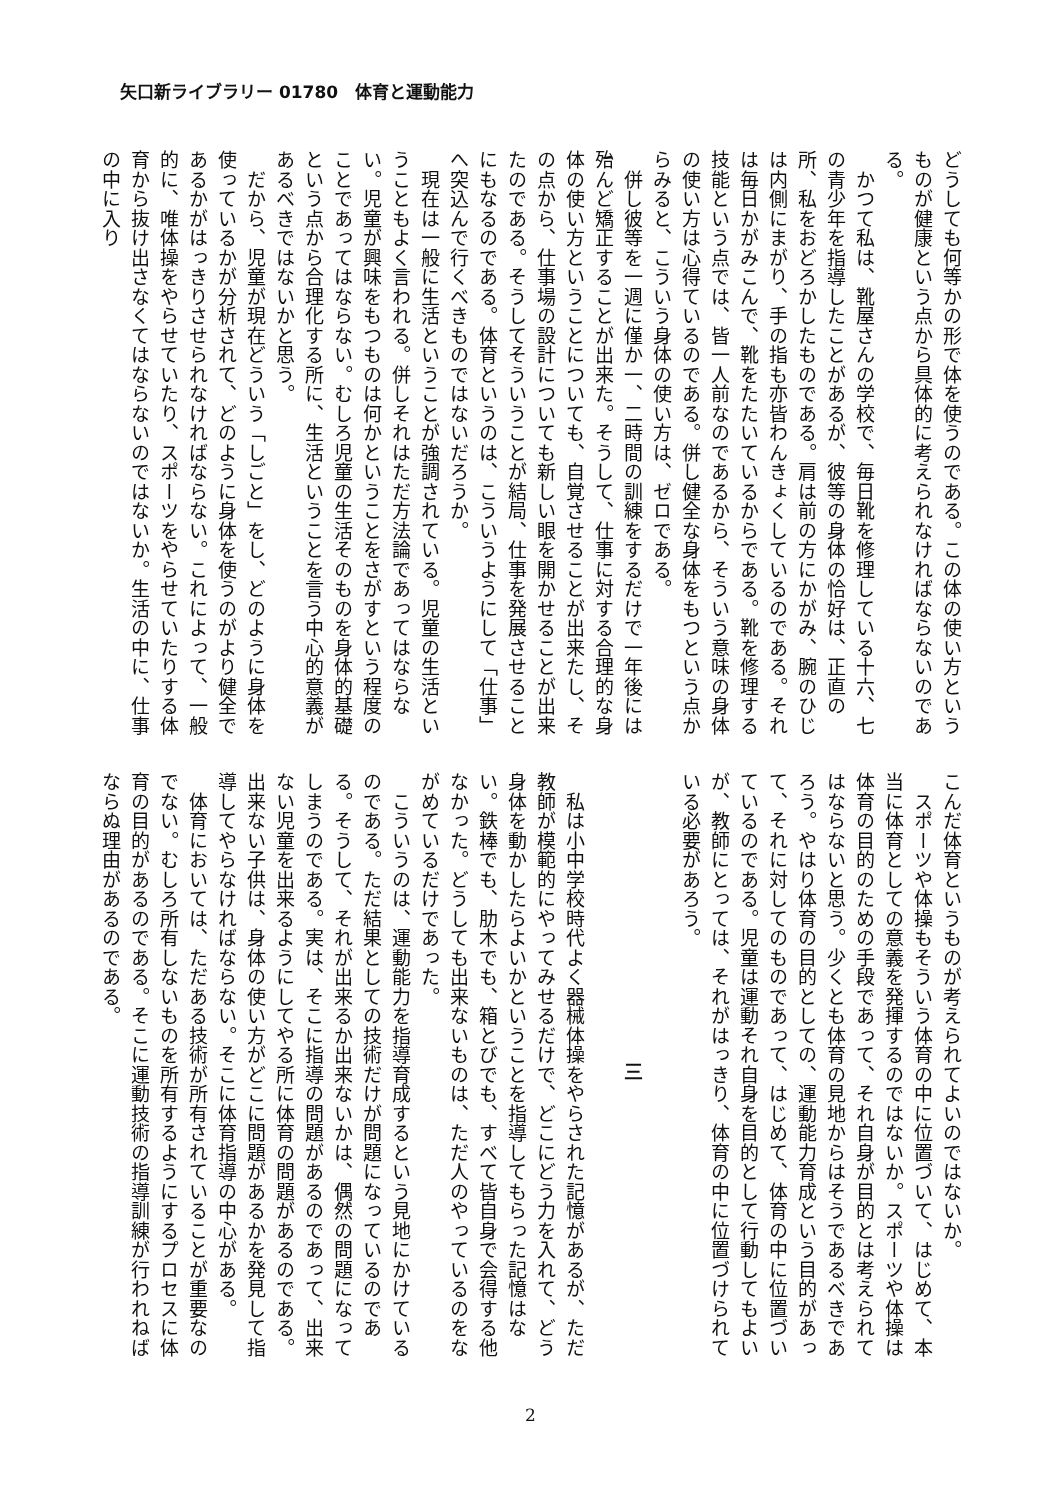矢口新ライブラリー 01780　体育と運動能力
どうしても何等かの形で体を使うのである。この体の使い方というものが健康という点から具体的に考えられなければならないのである。
　かつて私は、靴屋さんの学校で、毎日靴を修理している十六、七の青少年を指導したことがあるが、彼等の身体の恰好は、正直の所、私をおどろかしたものである。肩は前の方にかがみ、腕のひじは内側にまがり、手の指も亦皆わんきょくしているのである。それは毎日かがみこんで、靴をたたいているからである。靴を修理する技能という点では、皆一人前なのであるから、そういう意味の身体の使い方は心得ているのである。併し健全な身体をもつという点からみると、こういう身体の使い方は、ゼロである。
　併し彼等を一週に僅か一、二時間の訓練をするだけで一年後には殆んど矯正することが出来た。そうして、仕事に対する合理的な身体の使い方ということについても、自覚させることが出来たし、その点から、仕事場の設計についても新しい眼を開かせることが出来たのである。そうしてそういうことが結局、仕事を発展させることにもなるのである。体育というのは、こういうようにして「仕事」へ突込んで行くべきものではないだろうか。
　現在は一般に生活ということが強調されている。児童の生活ということもよく言われる。併しそれはただ方法論であってはならない。児童が興味をもつものは何かということをさがすという程度のことであってはならない。むしろ児童の生活そのものを身体的基礎という点から合理化する所に、生活ということを言う中心的意義があるべきではないかと思う。
　だから、児童が現在どういう「しごと」をし、どのように身体を使っているかが分析されて、どのように身体を使うのがより健全であるかがはっきりさせられなければならない。これによって、一般的に、唯体操をやらせていたり、スポーツをやらせていたりする体育から抜け出さなくてはならないのではないか。生活の中に、仕事の中に入り
こんだ体育というものが考えられてよいのではないか。
　スポーツや体操もそういう体育の中に位置づいて、はじめて、本当に体育としての意義を発揮するのではないか。スポーツや体操は体育の目的のための手段であって、それ自身が目的とは考えられてはならないと思う。少くとも体育の見地からはそうであるべきであろう。やはり体育の目的としての、運動能力育成という目的があって、それに対してのものであって、はじめて、体育の中に位置づいているのである。児童は運動それ自身を目的として行動してもよいが、教師にとっては、それがはっきり、体育の中に位置づけられている必要があろう。
三
　私は小中学校時代よく器械体操をやらされた記憶があるが、ただ教師が模範的にやってみせるだけで、どこにどう力を入れて、どう身体を動かしたらよいかということを指導してもらった記憶はない。鉄棒でも、肋木でも、箱とびでも、すべて皆自身で会得する他なかった。どうしても出来ないものは、ただ人のやっているのをながめているだけであった。
　こういうのは、運動能力を指導育成するという見地にかけているのである。ただ結果としての技術だけが問題になっているのである。そうして、それが出来るか出来ないかは、偶然の問題になってしまうのである。実は、そこに指導の問題があるのであって、出来ない児童を出来るようにしてやる所に体育の問題があるのである。出来ない子供は、身体の使い方がどこに問題があるかを発見して指導してやらなければならない。そこに体育指導の中心がある。
　体育においては、ただある技術が所有されていることが重要なのでない。むしろ所有しないものを所有するようにするプロセスに体育の目的があるのである。そこに運動技術の指導訓練が行われねばならぬ理由があるのである。
2